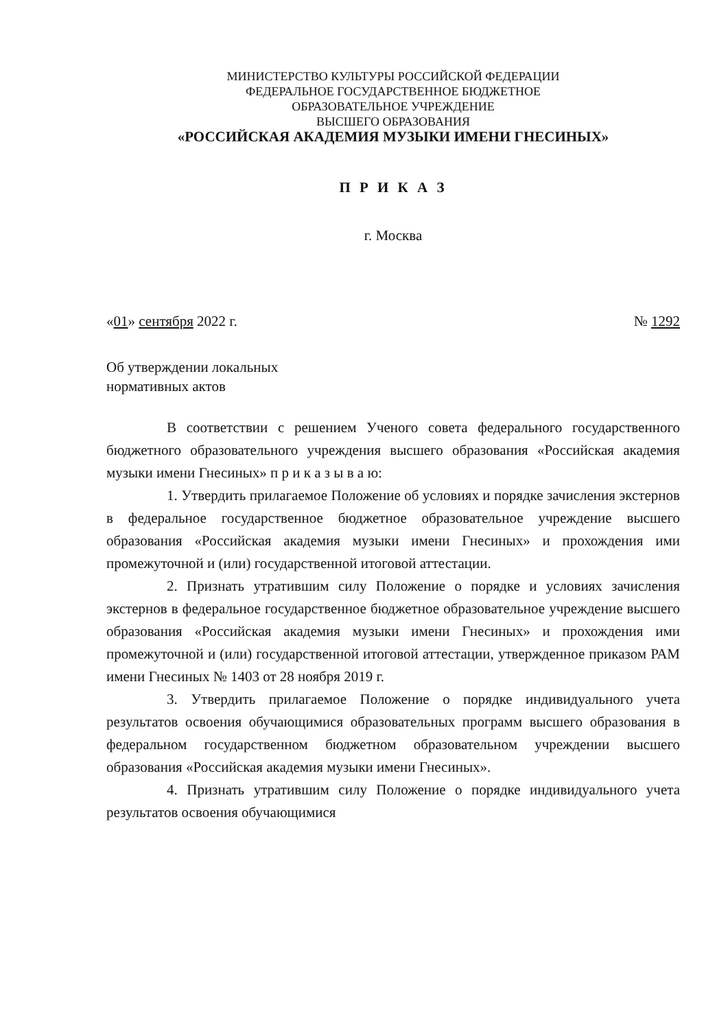МИНИСТЕРСТВО КУЛЬТУРЫ РОССИЙСКОЙ ФЕДЕРАЦИИ
ФЕДЕРАЛЬНОЕ ГОСУДАРСТВЕННОЕ БЮДЖЕТНОЕ
ОБРАЗОВАТЕЛЬНОЕ УЧРЕЖДЕНИЕ
ВЫСШЕГО ОБРАЗОВАНИЯ
«РОССИЙСКАЯ АКАДЕМИЯ МУЗЫКИ ИМЕНИ ГНЕСИНЫХ»
П Р И К А З
г. Москва
«01» сентября 2022 г. № 1292
Об утверждении локальных
нормативных актов
В соответствии с решением Ученого совета федерального государственного бюджетного образовательного учреждения высшего образования «Российская академия музыки имени Гнесиных» п р и к а з ы в а ю:
1. Утвердить прилагаемое Положение об условиях и порядке зачисления экстернов в федеральное государственное бюджетное образовательное учреждение высшего образования «Российская академия музыки имени Гнесиных» и прохождения ими промежуточной и (или) государственной итоговой аттестации.
2. Признать утратившим силу Положение о порядке и условиях зачисления экстернов в федеральное государственное бюджетное образовательное учреждение высшего образования «Российская академия музыки имени Гнесиных» и прохождения ими промежуточной и (или) государственной итоговой аттестации, утвержденное приказом РАМ имени Гнесиных № 1403 от 28 ноября 2019 г.
3. Утвердить прилагаемое Положение о порядке индивидуального учета результатов освоения обучающимися образовательных программ высшего образования в федеральном государственном бюджетном образовательном учреждении высшего образования «Российская академия музыки имени Гнесиных».
4. Признать утратившим силу Положение о порядке индивидуального учета результатов освоения обучающимися